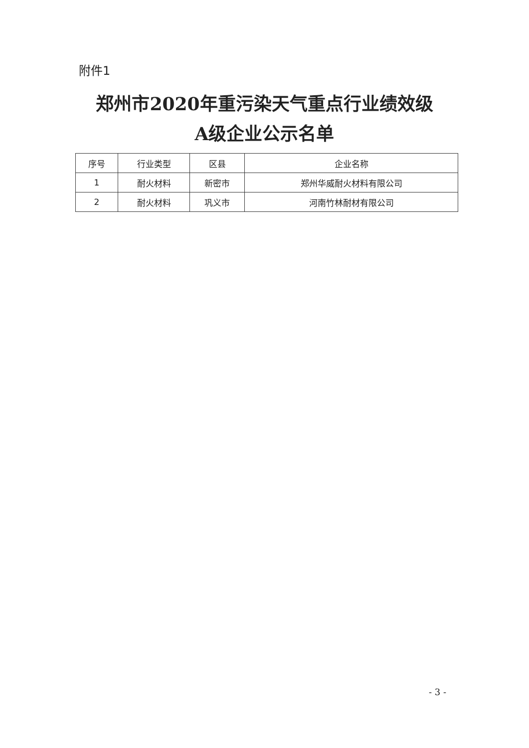附件1
郑州市2020年重污染天气重点行业绩效级
A级企业公示名单
| 序号 | 行业类型 | 区县 | 企业名称 |
| --- | --- | --- | --- |
| 1 | 耐火材料 | 新密市 | 郑州华威耐火材料有限公司 |
| 2 | 耐火材料 | 巩义市 | 河南竹林耐材有限公司 |
- 3 -